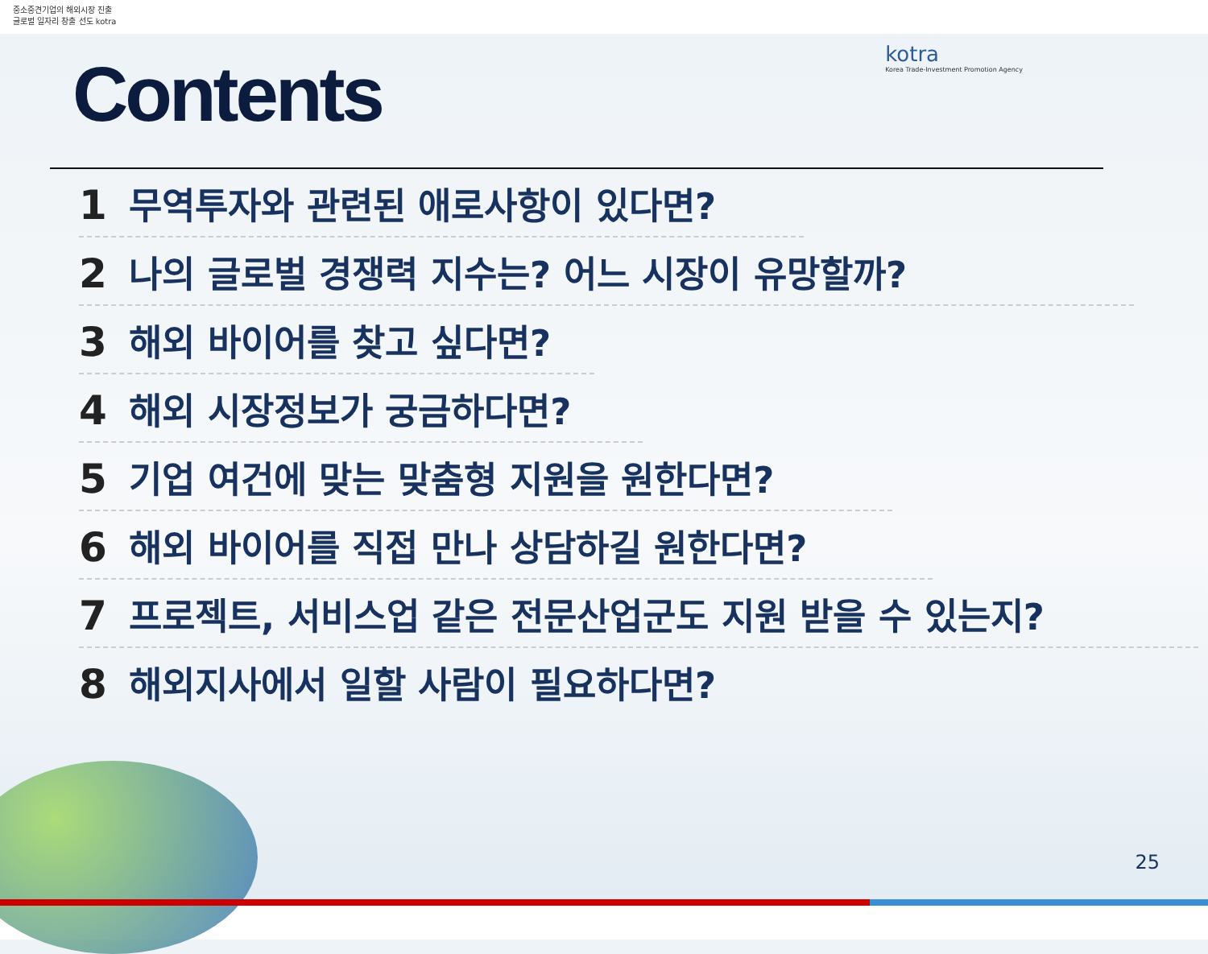중소중견기업의 해외시장 진출
글로벌 일자리 창출 선도 kotra
kotra
Korea Trade-Investment Promotion Agency
Contents
1 무역투자와 관련된 애로사항이 있다면?
2 나의 글로벌 경쟁력 지수는? 어느 시장이 유망할까?
3 해외 바이어를 찾고 싶다면?
4 해외 시장정보가 궁금하다면?
5 기업 여건에 맞는 맞춤형 지원을 원한다면?
6 해외 바이어를 직접 만나 상담하길 원한다면?
7 프로젝트, 서비스업 같은 전문산업군도 지원 받을 수 있는지?
8 해외지사에서 일할 사람이 필요하다면?
25